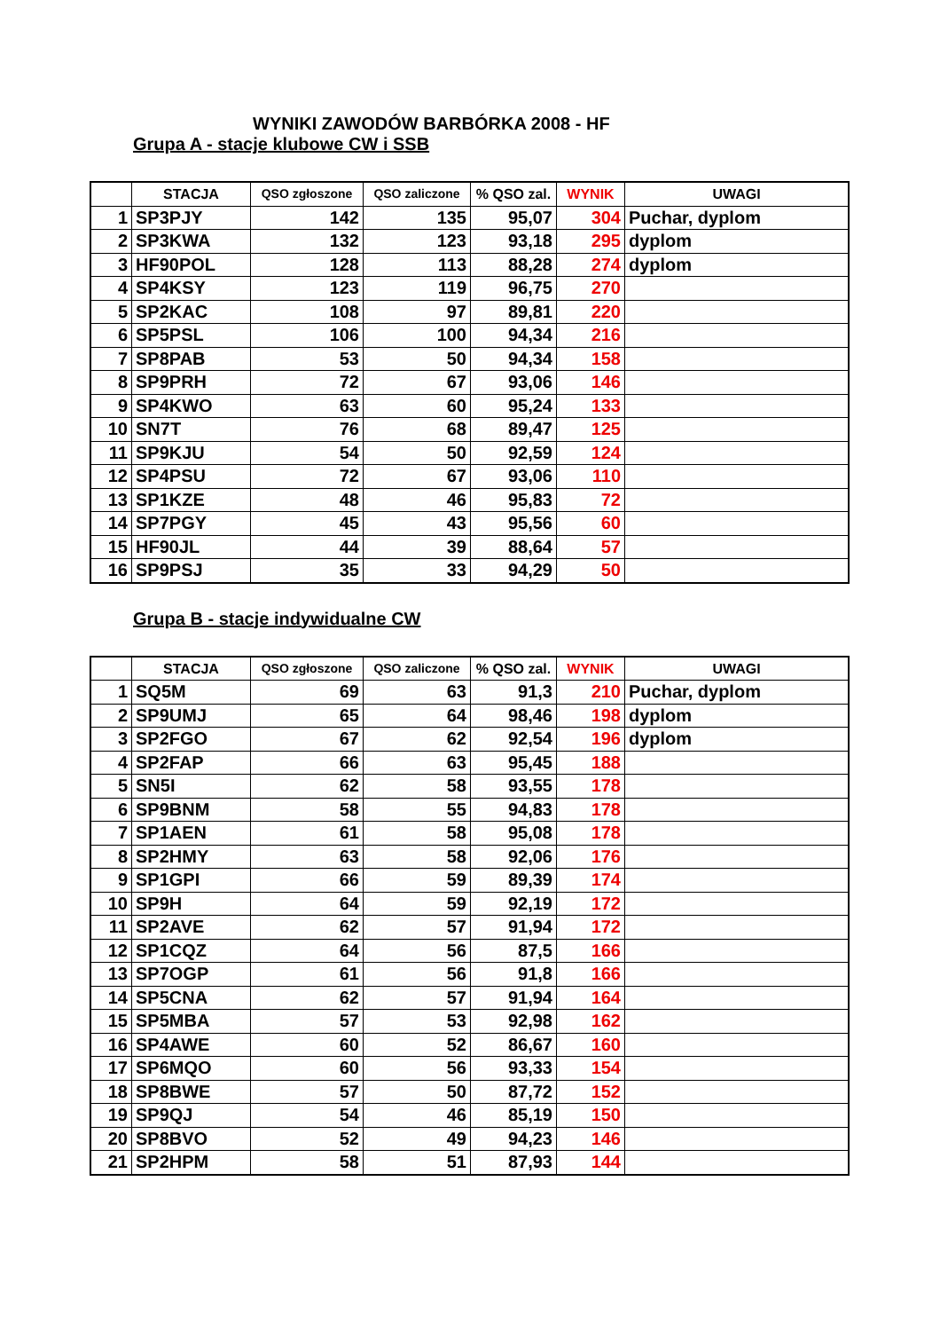WYNIKI ZAWODÓW BARBÓRKA 2008 - HF
Grupa A - stacje klubowe CW i SSB
| | STACJA | QSO zgłoszone | QSO zaliczone | % QSO zal. | WYNIK | UWAGI |
| --- | --- | --- | --- | --- | --- | --- |
| 1 | SP3PJY | 142 | 135 | 95,07 | 304 | Puchar, dyplom |
| 2 | SP3KWA | 132 | 123 | 93,18 | 295 | dyplom |
| 3 | HF90POL | 128 | 113 | 88,28 | 274 | dyplom |
| 4 | SP4KSY | 123 | 119 | 96,75 | 270 | |
| 5 | SP2KAC | 108 | 97 | 89,81 | 220 | |
| 6 | SP5PSL | 106 | 100 | 94,34 | 216 | |
| 7 | SP8PAB | 53 | 50 | 94,34 | 158 | |
| 8 | SP9PRH | 72 | 67 | 93,06 | 146 | |
| 9 | SP4KWO | 63 | 60 | 95,24 | 133 | |
| 10 | SN7T | 76 | 68 | 89,47 | 125 | |
| 11 | SP9KJU | 54 | 50 | 92,59 | 124 | |
| 12 | SP4PSU | 72 | 67 | 93,06 | 110 | |
| 13 | SP1KZE | 48 | 46 | 95,83 | 72 | |
| 14 | SP7PGY | 45 | 43 | 95,56 | 60 | |
| 15 | HF90JL | 44 | 39 | 88,64 | 57 | |
| 16 | SP9PSJ | 35 | 33 | 94,29 | 50 | |
Grupa B - stacje indywidualne CW
| | STACJA | QSO zgłoszone | QSO zaliczone | % QSO zal. | WYNIK | UWAGI |
| --- | --- | --- | --- | --- | --- | --- |
| 1 | SQ5M | 69 | 63 | 91,3 | 210 | Puchar, dyplom |
| 2 | SP9UMJ | 65 | 64 | 98,46 | 198 | dyplom |
| 3 | SP2FGO | 67 | 62 | 92,54 | 196 | dyplom |
| 4 | SP2FAP | 66 | 63 | 95,45 | 188 | |
| 5 | SN5I | 62 | 58 | 93,55 | 178 | |
| 6 | SP9BNM | 58 | 55 | 94,83 | 178 | |
| 7 | SP1AEN | 61 | 58 | 95,08 | 178 | |
| 8 | SP2HMY | 63 | 58 | 92,06 | 176 | |
| 9 | SP1GPI | 66 | 59 | 89,39 | 174 | |
| 10 | SP9H | 64 | 59 | 92,19 | 172 | |
| 11 | SP2AVE | 62 | 57 | 91,94 | 172 | |
| 12 | SP1CQZ | 64 | 56 | 87,5 | 166 | |
| 13 | SP7OGP | 61 | 56 | 91,8 | 166 | |
| 14 | SP5CNA | 62 | 57 | 91,94 | 164 | |
| 15 | SP5MBA | 57 | 53 | 92,98 | 162 | |
| 16 | SP4AWE | 60 | 52 | 86,67 | 160 | |
| 17 | SP6MQO | 60 | 56 | 93,33 | 154 | |
| 18 | SP8BWE | 57 | 50 | 87,72 | 152 | |
| 19 | SP9QJ | 54 | 46 | 85,19 | 150 | |
| 20 | SP8BVO | 52 | 49 | 94,23 | 146 | |
| 21 | SP2HPM | 58 | 51 | 87,93 | 144 | |